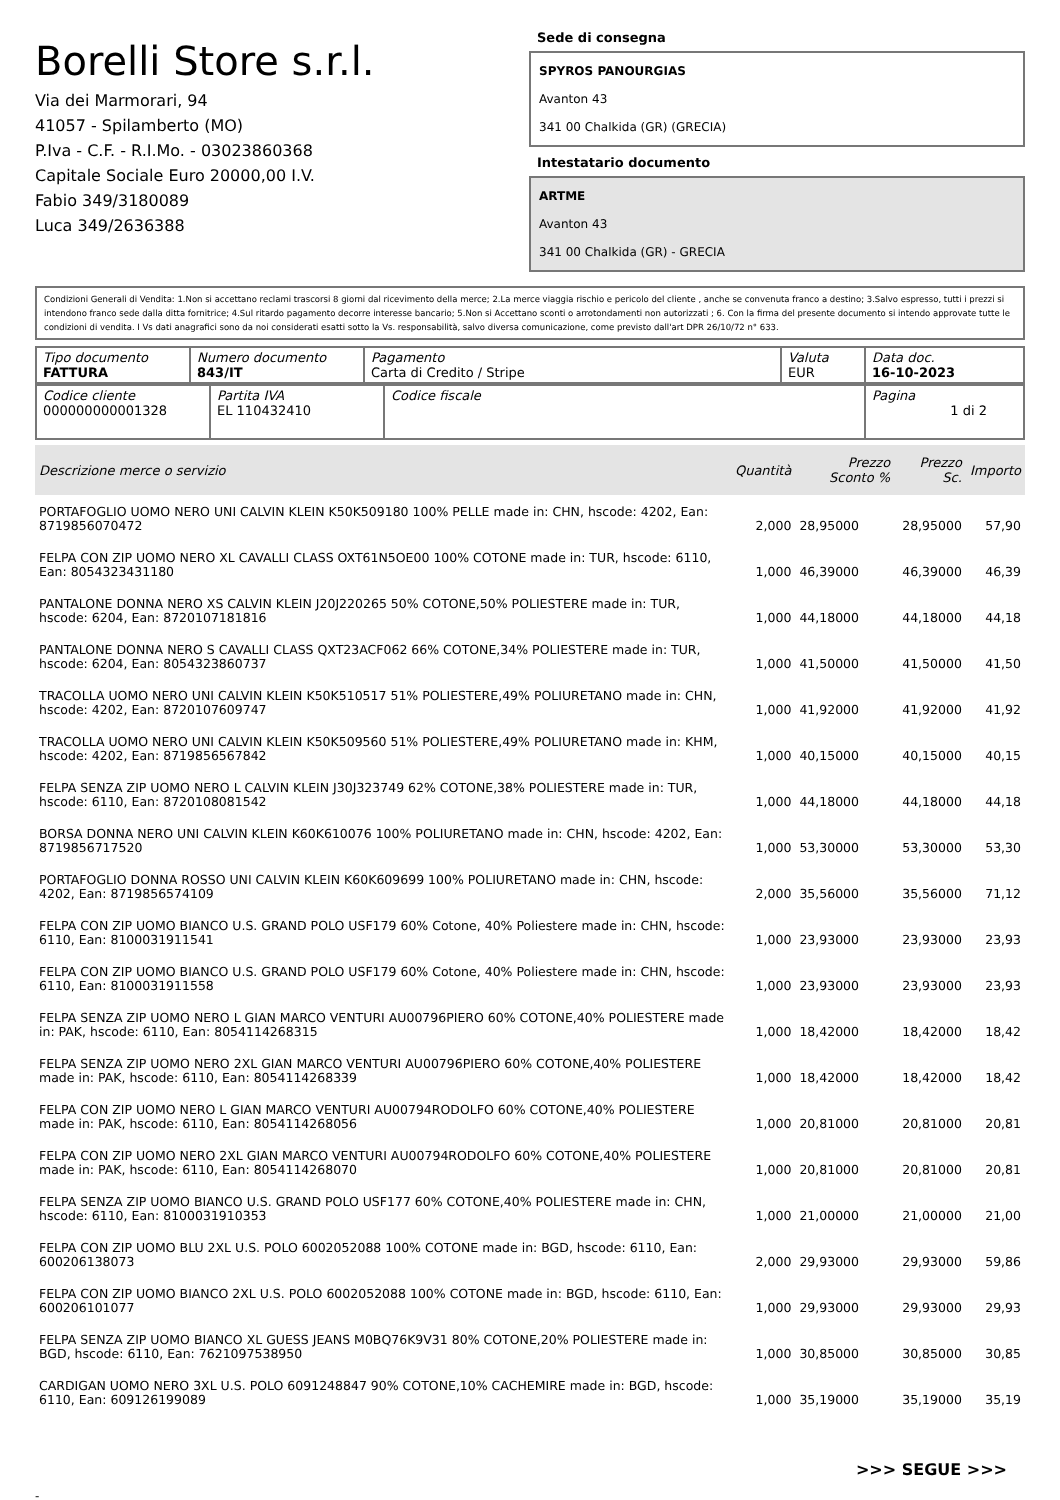Borelli Store s.r.l.
Via dei Marmorari, 94
41057 - Spilamberto (MO)
P.Iva - C.F. - R.I.Mo. - 03023860368
Capitale Sociale Euro 20000,00 I.V.
Fabio 349/3180089
Luca 349/2636388
Sede di consegna
SPYROS PANOURGIAS
Avanton 43
341 00 Chalkida (GR) (GRECIA)
Intestatario documento
ARTME
Avanton 43
341 00 Chalkida (GR) - GRECIA
Condizioni Generali di Vendita: 1.Non si accettano reclami trascorsi 8 giorni dal ricevimento della merce; 2.La merce viaggia rischio e pericolo del cliente , anche se convenuta franco a destino; 3.Salvo espresso, tutti i prezzi si intendono franco sede dalla ditta fornitrice; 4.Sul ritardo pagamento decorre interesse bancario; 5.Non si Accettano sconti o arrotondamenti non autorizzati ; 6. Con la firma del presente documento si intendo approvate tutte le condizioni di vendita. I Vs dati anagrafici sono da noi considerati esatti sotto la Vs. responsabilità, salvo diversa comunicazione, come previsto dall'art DPR 26/10/72 n° 633.
| Tipo documento FATTURA | Numero documento 843/IT | Pagamento Carta di Credito / Stripe | Valuta EUR | Data doc. 16-10-2023 |
| Codice cliente 000000000001328 | Partita IVA EL 110432410 | Codice fiscale | Pagina 1 di 2 |
| Descrizione merce o servizio | Quantità | Prezzo Sconto % | Prezzo Sc. | Importo |
| --- | --- | --- | --- | --- |
| PORTAFOGLIO UOMO NERO UNI CALVIN KLEIN K50K509180 100% PELLE made in: CHN, hscode: 4202, Ean: 8719856070472 | 2,000 | 28,95000 | 28,95000 | 57,90 |
| FELPA CON ZIP UOMO NERO XL CAVALLI CLASS OXT61N5OE00 100% COTONE made in: TUR, hscode: 6110, Ean: 8054323431180 | 1,000 | 46,39000 | 46,39000 | 46,39 |
| PANTALONE DONNA NERO XS CALVIN KLEIN J20J220265 50% COTONE,50% POLIESTERE made in: TUR, hscode: 6204, Ean: 8720107181816 | 1,000 | 44,18000 | 44,18000 | 44,18 |
| PANTALONE DONNA NERO S CAVALLI CLASS QXT23ACF062 66% COTONE,34% POLIESTERE made in: TUR, hscode: 6204, Ean: 8054323860737 | 1,000 | 41,50000 | 41,50000 | 41,50 |
| TRACOLLA UOMO NERO UNI CALVIN KLEIN K50K510517 51% POLIESTERE,49% POLIURETANO made in: CHN, hscode: 4202, Ean: 8720107609747 | 1,000 | 41,92000 | 41,92000 | 41,92 |
| TRACOLLA UOMO NERO UNI CALVIN KLEIN K50K509560 51% POLIESTERE,49% POLIURETANO made in: KHM, hscode: 4202, Ean: 8719856567842 | 1,000 | 40,15000 | 40,15000 | 40,15 |
| FELPA SENZA ZIP UOMO NERO L CALVIN KLEIN J30J323749 62% COTONE,38% POLIESTERE made in: TUR, hscode: 6110, Ean: 8720108081542 | 1,000 | 44,18000 | 44,18000 | 44,18 |
| BORSA DONNA NERO UNI CALVIN KLEIN K60K610076 100% POLIURETANO made in: CHN, hscode: 4202, Ean: 8719856717520 | 1,000 | 53,30000 | 53,30000 | 53,30 |
| PORTAFOGLIO DONNA ROSSO UNI CALVIN KLEIN K60K609699 100% POLIURETANO made in: CHN, hscode: 4202, Ean: 8719856574109 | 2,000 | 35,56000 | 35,56000 | 71,12 |
| FELPA CON ZIP UOMO BIANCO U.S. GRAND POLO USF179 60% Cotone, 40% Poliestere made in: CHN, hscode: 6110, Ean: 8100031911541 | 1,000 | 23,93000 | 23,93000 | 23,93 |
| FELPA CON ZIP UOMO BIANCO U.S. GRAND POLO USF179 60% Cotone, 40% Poliestere made in: CHN, hscode: 6110, Ean: 8100031911558 | 1,000 | 23,93000 | 23,93000 | 23,93 |
| FELPA SENZA ZIP UOMO NERO L GIAN MARCO VENTURI AU00796PIERO 60% COTONE,40% POLIESTERE made in: PAK, hscode: 6110, Ean: 8054114268315 | 1,000 | 18,42000 | 18,42000 | 18,42 |
| FELPA SENZA ZIP UOMO NERO 2XL GIAN MARCO VENTURI AU00796PIERO 60% COTONE,40% POLIESTERE made in: PAK, hscode: 6110, Ean: 8054114268339 | 1,000 | 18,42000 | 18,42000 | 18,42 |
| FELPA CON ZIP UOMO NERO L GIAN MARCO VENTURI AU00794RODOLFO 60% COTONE,40% POLIESTERE made in: PAK, hscode: 6110, Ean: 8054114268056 | 1,000 | 20,81000 | 20,81000 | 20,81 |
| FELPA CON ZIP UOMO NERO 2XL GIAN MARCO VENTURI AU00794RODOLFO 60% COTONE,40% POLIESTERE made in: PAK, hscode: 6110, Ean: 8054114268070 | 1,000 | 20,81000 | 20,81000 | 20,81 |
| FELPA SENZA ZIP UOMO BIANCO U.S. GRAND POLO USF177 60% COTONE,40% POLIESTERE made in: CHN, hscode: 6110, Ean: 8100031910353 | 1,000 | 21,00000 | 21,00000 | 21,00 |
| FELPA CON ZIP UOMO BLU 2XL U.S. POLO 6002052088 100% COTONE made in: BGD, hscode: 6110, Ean: 600206138073 | 2,000 | 29,93000 | 29,93000 | 59,86 |
| FELPA CON ZIP UOMO BIANCO 2XL U.S. POLO 6002052088 100% COTONE made in: BGD, hscode: 6110, Ean: 600206101077 | 1,000 | 29,93000 | 29,93000 | 29,93 |
| FELPA SENZA ZIP UOMO BIANCO XL GUESS JEANS M0BQ76K9V31 80% COTONE,20% POLIESTERE made in: BGD, hscode: 6110, Ean: 7621097538950 | 1,000 | 30,85000 | 30,85000 | 30,85 |
| CARDIGAN UOMO NERO 3XL U.S. POLO 6091248847 90% COTONE,10% CACHEMIRE made in: BGD, hscode: 6110, Ean: 609126199089 | 1,000 | 35,19000 | 35,19000 | 35,19 |
>>> SEGUE >>>
-